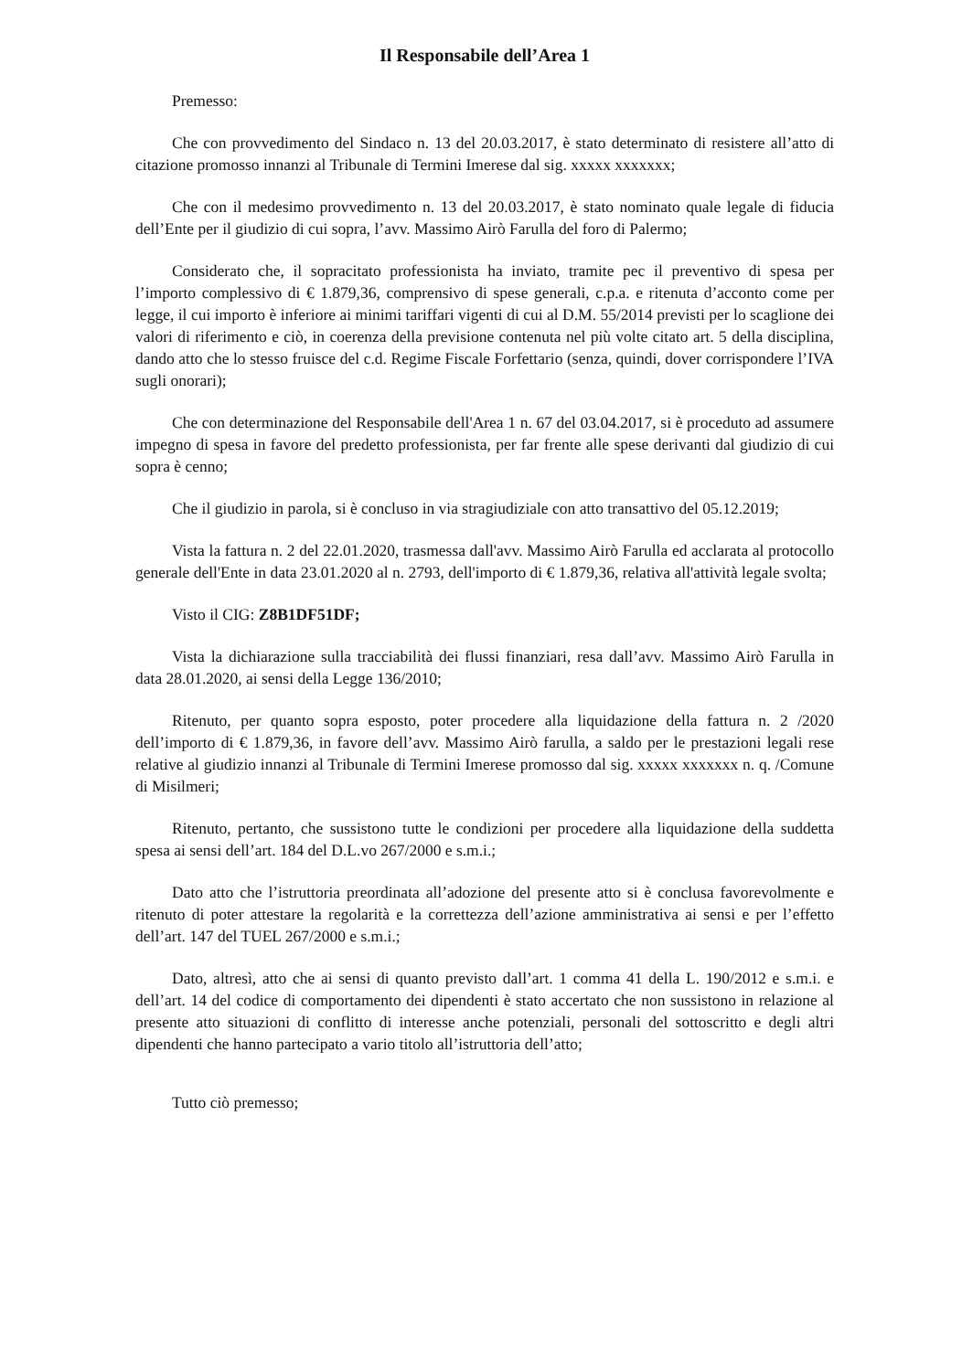Il Responsabile dell’Area 1
Premesso:
Che con provvedimento del Sindaco n. 13 del 20.03.2017, è stato determinato di resistere all’atto di citazione promosso innanzi al Tribunale di Termini Imerese dal sig. xxxxx xxxxxxx;
Che con il medesimo provvedimento n. 13 del 20.03.2017, è stato nominato quale legale di fiducia dell’Ente per il giudizio di cui sopra, l’avv. Massimo Airò Farulla del foro di Palermo;
Considerato che, il sopracitato professionista ha inviato, tramite pec il preventivo di spesa per l’importo complessivo di € 1.879,36, comprensivo di spese generali, c.p.a. e ritenuta d’acconto come per legge, il cui importo è inferiore ai minimi tariffari vigenti di cui al D.M. 55/2014 previsti per lo scaglione dei valori di riferimento e ciò, in coerenza della previsione contenuta nel più volte citato art. 5 della disciplina, dando atto che lo stesso fruisce del c.d. Regime Fiscale Forfettario (senza, quindi, dover corrispondere l’IVA sugli onorari);
Che con determinazione del Responsabile dell'Area 1 n. 67 del 03.04.2017, si è proceduto ad assumere impegno di spesa in favore del predetto professionista, per far frente alle spese derivanti dal giudizio di cui sopra è cenno;
Che il giudizio in parola, si è concluso in via stragiudiziale con atto transattivo del 05.12.2019;
Vista la fattura n. 2 del 22.01.2020, trasmessa dall'avv. Massimo Airò Farulla ed acclarata al protocollo generale dell'Ente in data 23.01.2020 al n. 2793, dell'importo di € 1.879,36, relativa all'attività legale svolta;
Visto il CIG: Z8B1DF51DF;
Vista la dichiarazione sulla tracciabilità dei flussi finanziari, resa dall’avv. Massimo Airò Farulla in data 28.01.2020, ai sensi della Legge 136/2010;
Ritenuto, per quanto sopra esposto, poter procedere alla liquidazione della fattura n. 2 /2020 dell’importo di € 1.879,36, in favore dell’avv. Massimo Airò farulla, a saldo per le prestazioni legali rese relative al giudizio innanzi al Tribunale di Termini Imerese promosso dal sig. xxxxx xxxxxxx n. q. /Comune di Misilmeri;
Ritenuto, pertanto, che sussistono tutte le condizioni per procedere alla liquidazione della suddetta spesa ai sensi dell’art. 184 del D.L.vo 267/2000 e s.m.i.;
Dato atto che l’istruttoria preordinata all’adozione del presente atto si è conclusa favorevolmente e ritenuto di poter attestare la regolarità e la correttezza dell’azione amministrativa ai sensi e per l’effetto dell’art. 147 del TUEL 267/2000 e s.m.i.;
Dato, altresì, atto che ai sensi di quanto previsto dall’art. 1 comma 41 della L. 190/2012 e s.m.i. e dell’art. 14 del codice di comportamento dei dipendenti è stato accertato che non sussistono in relazione al presente atto situazioni di conflitto di interesse anche potenziali, personali del sottoscritto e degli altri dipendenti che hanno partecipato a vario titolo all’istruttoria dell’atto;
Tutto ciò premesso;